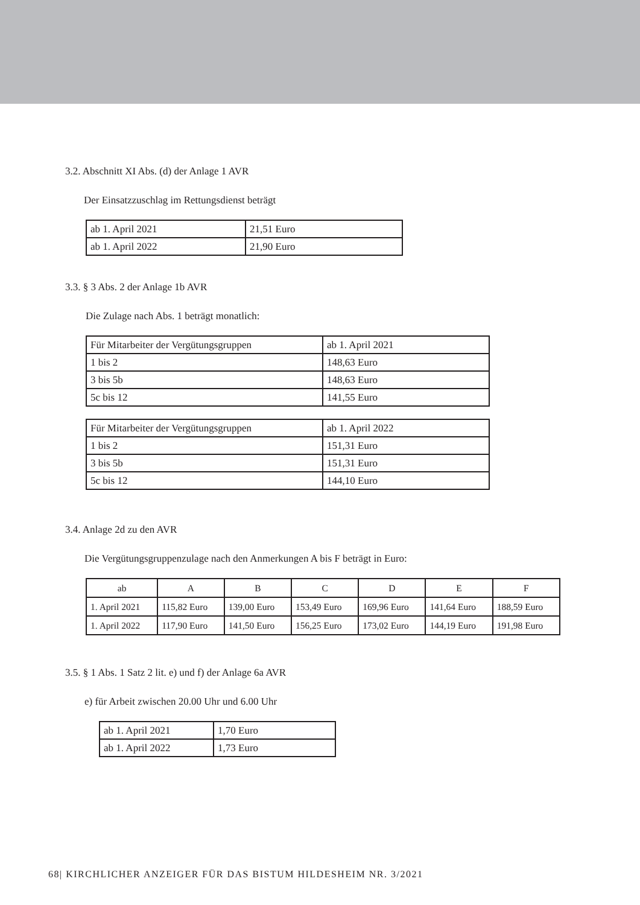3.2. Abschnitt XI Abs. (d) der Anlage 1 AVR
Der Einsatzzuschlag im Rettungsdienst beträgt
| ab 1. April 2021 | 21,51 Euro |
| ab 1. April 2022 | 21,90 Euro |
3.3. § 3 Abs. 2 der Anlage 1b AVR
Die Zulage nach Abs. 1 beträgt monatlich:
| Für Mitarbeiter der Vergütungsgruppen | ab 1. April 2021 |
| 1 bis 2 | 148,63 Euro |
| 3 bis 5b | 148,63 Euro |
| 5c bis 12 | 141,55 Euro |
| Für Mitarbeiter der Vergütungsgruppen | ab 1. April 2022 |
| 1 bis 2 | 151,31 Euro |
| 3 bis 5b | 151,31 Euro |
| 5c bis 12 | 144,10 Euro |
3.4. Anlage 2d zu den AVR
Die Vergütungsgruppenzulage nach den Anmerkungen A bis F beträgt in Euro:
| ab | A | B | C | D | E | F |
| 1. April 2021 | 115,82 Euro | 139,00 Euro | 153,49 Euro | 169,96 Euro | 141,64 Euro | 188,59 Euro |
| 1. April 2022 | 117,90 Euro | 141,50 Euro | 156,25 Euro | 173,02 Euro | 144,19 Euro | 191,98 Euro |
3.5. § 1 Abs. 1 Satz 2 lit. e) und f) der Anlage 6a AVR
e) für Arbeit zwischen 20.00 Uhr und 6.00 Uhr
| ab 1. April 2021 | 1,70 Euro |
| ab 1. April 2022 | 1,73 Euro |
68| KIRCHLICHER ANZEIGER FÜR DAS BISTUM HILDESHEIM NR. 3/2021